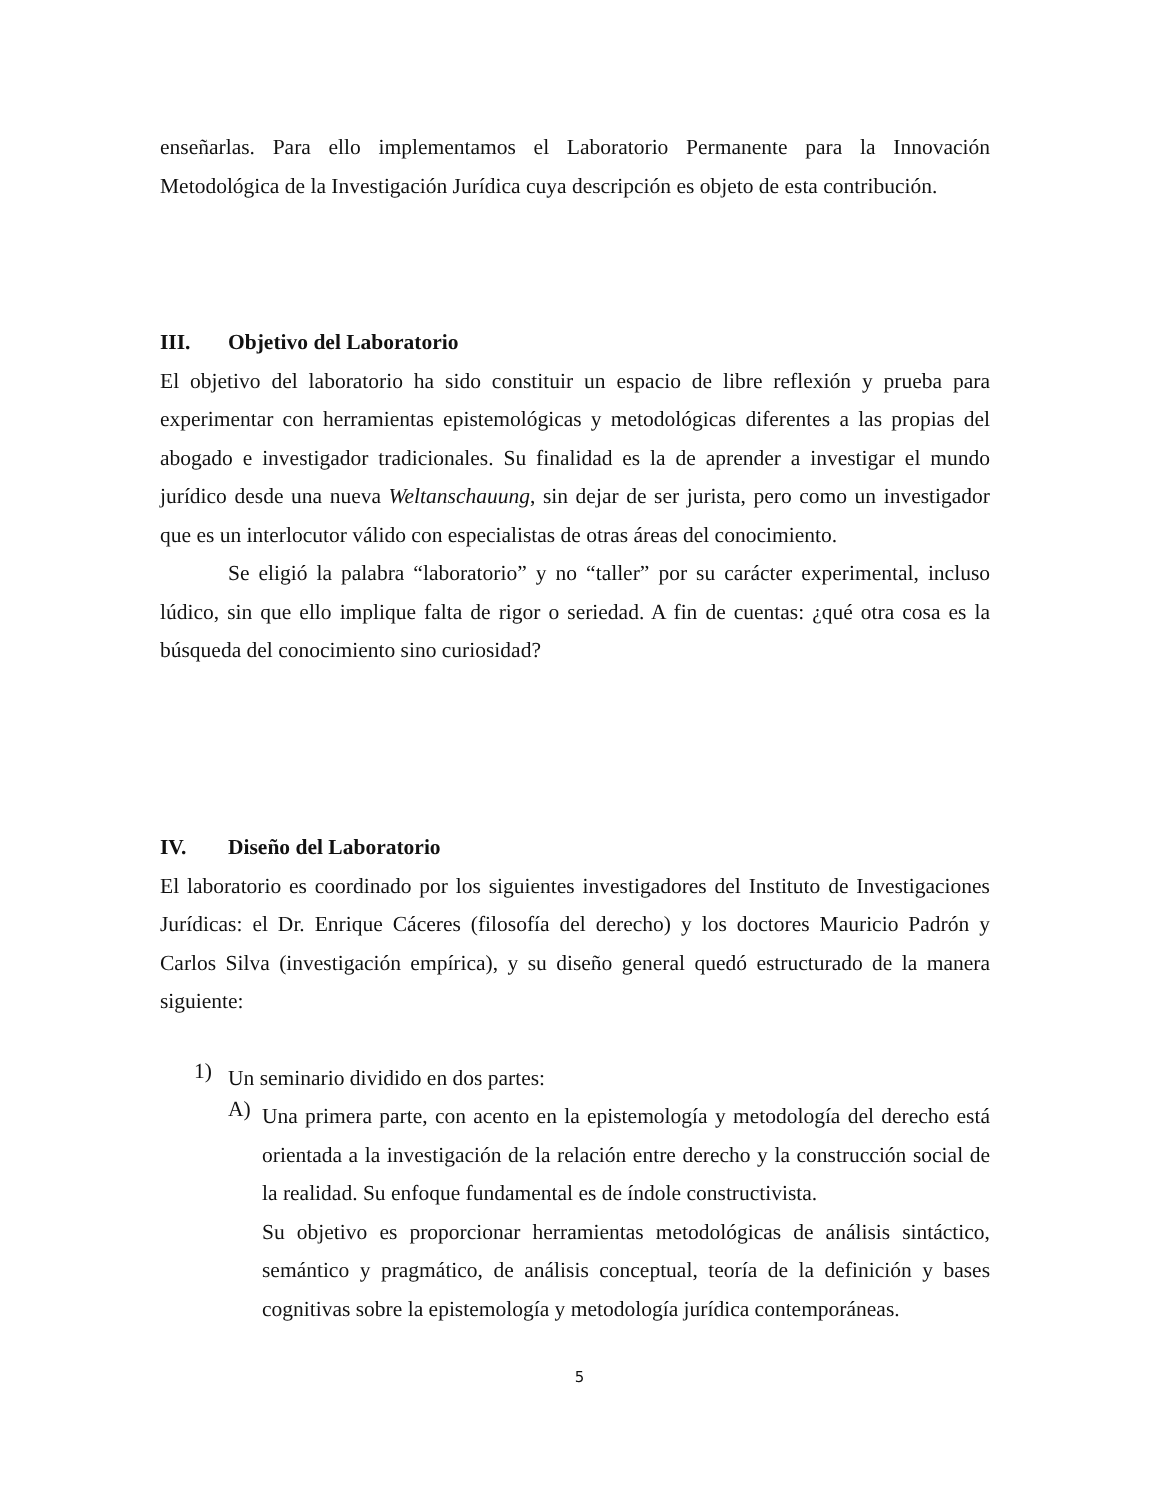enseñarlas. Para ello implementamos el Laboratorio Permanente para la Innovación Metodológica de la Investigación Jurídica cuya descripción es objeto de esta contribución.
III. Objetivo del Laboratorio
El objetivo del laboratorio ha sido constituir un espacio de libre reflexión y prueba para experimentar con herramientas epistemológicas y metodológicas diferentes a las propias del abogado e investigador tradicionales. Su finalidad es la de aprender a investigar el mundo jurídico desde una nueva Weltanschauung, sin dejar de ser jurista, pero como un investigador que es un interlocutor válido con especialistas de otras áreas del conocimiento.
Se eligió la palabra “laboratorio” y no “taller” por su carácter experimental, incluso lúdico, sin que ello implique falta de rigor o seriedad. A fin de cuentas: ¿qué otra cosa es la búsqueda del conocimiento sino curiosidad?
IV. Diseño del Laboratorio
El laboratorio es coordinado por los siguientes investigadores del Instituto de Investigaciones Jurídicas: el Dr. Enrique Cáceres (filosofía del derecho) y los doctores Mauricio Padrón y Carlos Silva (investigación empírica), y su diseño general quedó estructurado de la manera siguiente:
1)
Un seminario dividido en dos partes:
A)
Una primera parte, con acento en la epistemología y metodología del derecho está orientada a la investigación de la relación entre derecho y la construcción social de la realidad. Su enfoque fundamental es de índole constructivista.
Su objetivo es proporcionar herramientas metodológicas de análisis sintáctico, semántico y pragmático, de análisis conceptual, teoría de la definición y bases cognitivas sobre la epistemología y metodología jurídica contemporáneas.
5